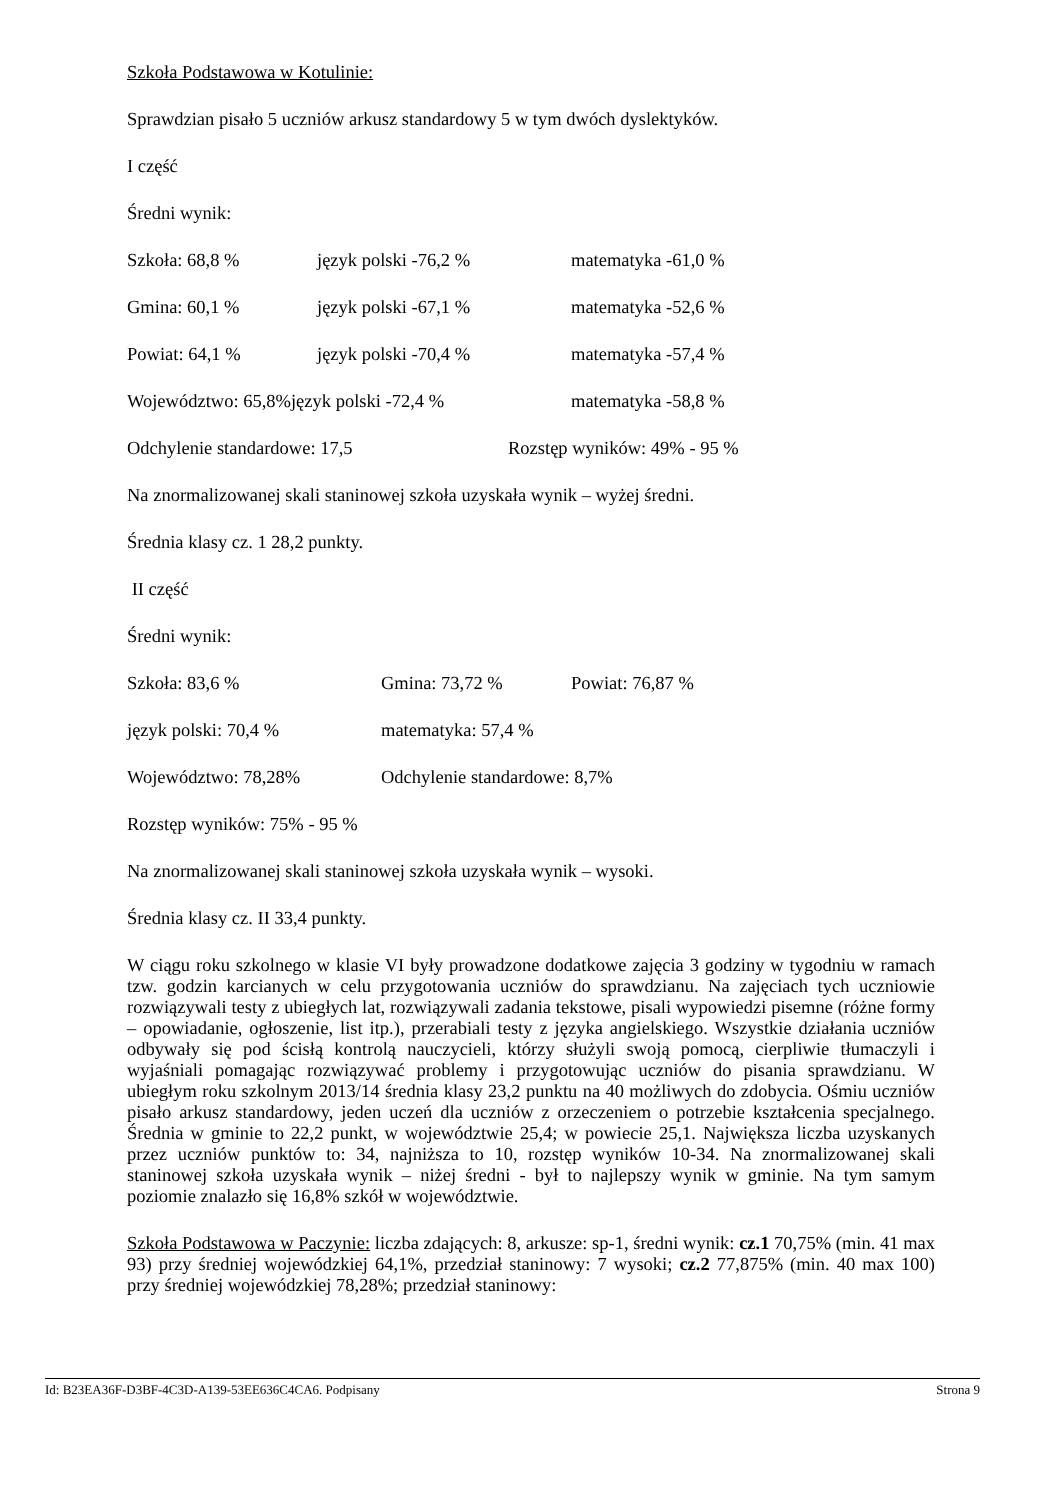Szkoła Podstawowa w Kotulinie:
Sprawdzian pisało 5 uczniów arkusz standardowy 5 w tym dwóch dyslektyków.
I część
Średni wynik:
Szkoła: 68,8 % język polski -76,2 % matematyka -61,0 %
Gmina: 60,1 % język polski -67,1 % matematyka -52,6 %
Powiat: 64,1 % język polski -70,4 % matematyka -57,4 %
Województwo: 65,8%język polski -72,4 % matematyka -58,8 %
Odchylenie standardowe: 17,5 Rozstęp wyników: 49% - 95 %
Na znormalizowanej skali staninowej szkoła uzyskała wynik – wyżej średni.
Średnia klasy cz. 1 28,2 punkty.
II część
Średni wynik:
Szkoła: 83,6 % Gmina: 73,72 % Powiat: 76,87 %
język polski: 70,4 % matematyka: 57,4 %
Województwo: 78,28% Odchylenie standardowe: 8,7%
Rozstęp wyników: 75% - 95 %
Na znormalizowanej skali staninowej szkoła uzyskała wynik – wysoki.
Średnia klasy cz. II 33,4 punkty.
W ciągu roku szkolnego w klasie VI były prowadzone dodatkowe zajęcia 3 godziny w tygodniu w ramach tzw. godzin karcianych w celu przygotowania uczniów do sprawdzianu. Na zajęciach tych uczniowie rozwiązywali testy z ubiegłych lat, rozwiązywali zadania tekstowe, pisali wypowiedzi pisemne (różne formy – opowiadanie, ogłoszenie, list itp.), przerabiali testy z języka angielskiego. Wszystkie działania uczniów odbywały się pod ścisłą kontrolą nauczycieli, którzy służyli swoją pomocą, cierpliwie tłumaczyli i wyjaśniali pomagając rozwiązywać problemy i przygotowując uczniów do pisania sprawdzianu. W ubiegłym roku szkolnym 2013/14 średnia klasy 23,2 punktu na 40 możliwych do zdobycia. Ośmiu uczniów pisało arkusz standardowy, jeden uczeń dla uczniów z orzeczeniem o potrzebie kształcenia specjalnego. Średnia w gminie to 22,2 punkt, w województwie 25,4; w powiecie 25,1. Największa liczba uzyskanych przez uczniów punktów to: 34, najniższa to 10, rozstęp wyników 10-34. Na znormalizowanej skali staninowej szkoła uzyskała wynik – niżej średni - był to najlepszy wynik w gminie. Na tym samym poziomie znalazło się 16,8% szkół w województwie.
Szkoła Podstawowa w Paczynie: liczba zdających: 8, arkusze: sp-1, średni wynik: cz.1 70,75% (min. 41 max 93) przy średniej wojewódzkiej 64,1%, przedział staninowy: 7 wysoki; cz.2 77,875% (min. 40 max 100) przy średniej wojewódzkiej 78,28%; przedział staninowy:
Id: B23EA36F-D3BF-4C3D-A139-53EE636C4CA6. Podpisany Strona 9